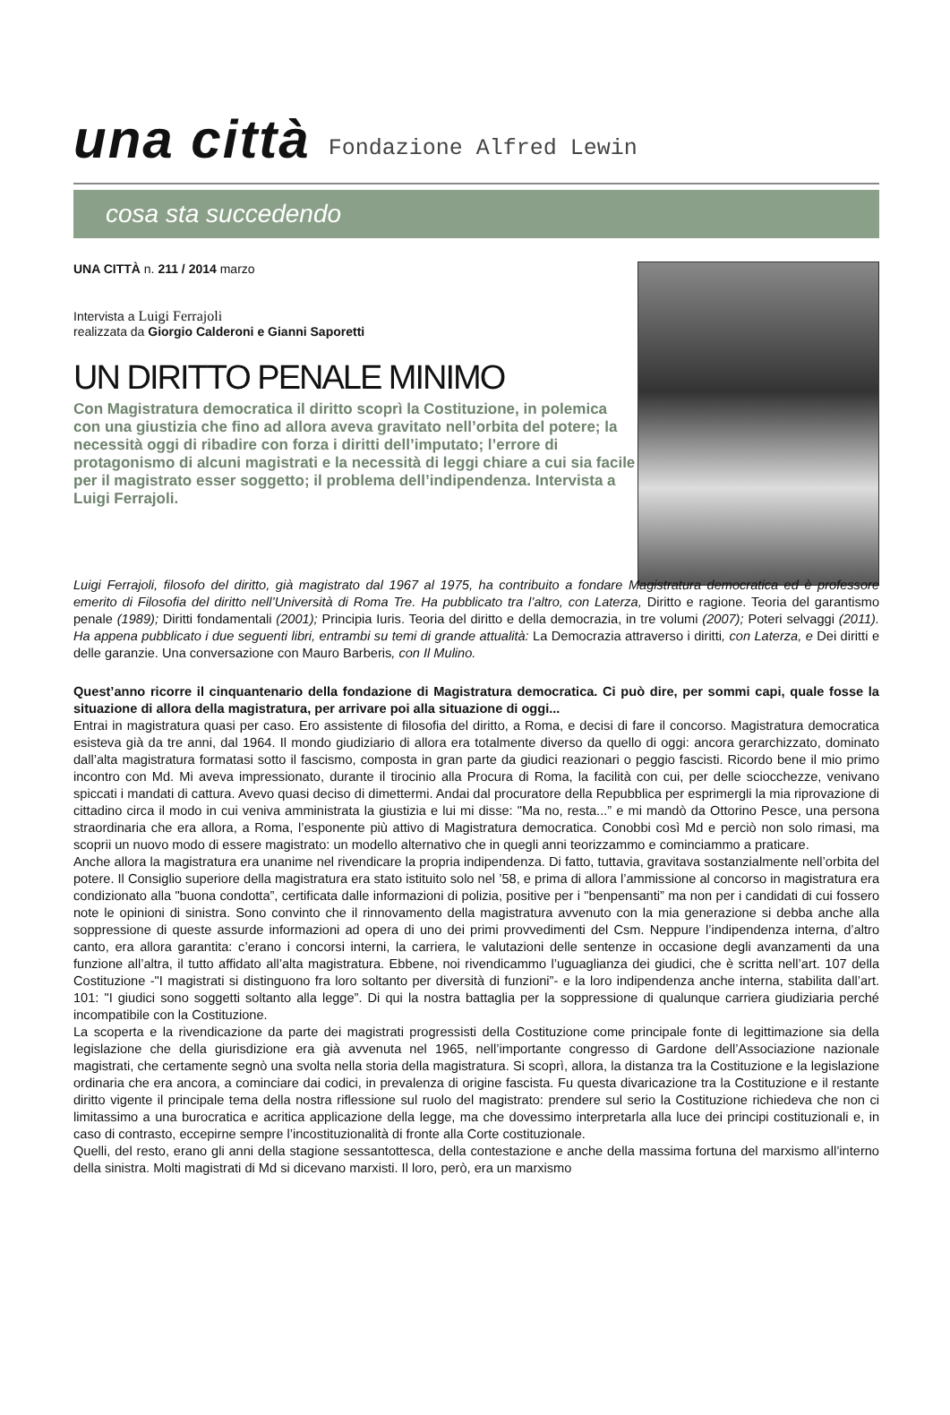una città Fondazione Alfred Lewin
cosa sta succedendo
UNA CITTÀ n. 211 / 2014 marzo
Intervista a Luigi Ferrajoli
realizzata da Giorgio Calderoni e Gianni Saporetti
UN DIRITTO PENALE MINIMO
Con Magistratura democratica il diritto scoprì la Costituzione, in polemica con una giustizia che fino ad allora aveva gravitato nell’orbita del potere; la necessità oggi di ribadire con forza i diritti dell’imputato; l’errore di protagonismo di alcuni magistrati e la necessità di leggi chiare a cui sia facile per il magistrato esser soggetto; il problema dell’indipendenza. Intervista a Luigi Ferrajoli.
Luigi Ferrajoli, filosofo del diritto, già magistrato dal 1967 al 1975, ha contribuito a fondare Magistratura democratica ed è professore emerito di Filosofia del diritto nell’Università di Roma Tre. Ha pubblicato tra l’altro, con Laterza, Diritto e ragione. Teoria del garantismo penale (1989); Diritti fondamentali (2001); Principia Iuris. Teoria del diritto e della democrazia, in tre volumi (2007); Poteri selvaggi (2011). Ha appena pubblicato i due seguenti libri, entrambi su temi di grande attualità: La Democrazia attraverso i diritti, con Laterza, e Dei diritti e delle garanzie. Una conversazione con Mauro Barberis, con Il Mulino.
Quest’anno ricorre il cinquantenario della fondazione di Magistratura democratica. Ci può dire, per sommi capi, quale fosse la situazione di allora della magistratura, per arrivare poi alla situazione di oggi...
Entrai in magistratura quasi per caso. Ero assistente di filosofia del diritto, a Roma, e decisi di fare il concorso. Magistratura democratica esisteva già da tre anni, dal 1964. Il mondo giudiziario di allora era totalmente diverso da quello di oggi: ancora gerarchizzato, dominato dall’alta magistratura formatasi sotto il fascismo, composta in gran parte da giudici reazionari o peggio fascisti. Ricordo bene il mio primo incontro con Md. Mi aveva impressionato, durante il tirocinio alla Procura di Roma, la facilità con cui, per delle sciocchezze, venivano spiccati i mandati di cattura. Avevo quasi deciso di dimettermi. Andai dal procuratore della Repubblica per esprimergli la mia riprovazione di cittadino circa il modo in cui veniva amministrata la giustizia e lui mi disse: "Ma no, resta...” e mi mandò da Ottorino Pesce, una persona straordinaria che era allora, a Roma, l’esponente più attivo di Magistratura democratica. Conobbi così Md e perciò non solo rimasi, ma scoprii un nuovo modo di essere magistrato: un modello alternativo che in quegli anni teorizzammo e cominciammo a praticare.
Anche allora la magistratura era unanime nel rivendicare la propria indipendenza. Di fatto, tuttavia, gravitava sostanzialmente nell’orbita del potere. Il Consiglio superiore della magistratura era stato istituito solo nel ’58, e prima di allora l’ammissione al concorso in magistratura era condizionato alla "buona condotta”, certificata dalle informazioni di polizia, positive per i "benpensanti” ma non per i candidati di cui fossero note le opinioni di sinistra. Sono convinto che il rinnovamento della magistratura avvenuto con la mia generazione si debba anche alla soppressione di queste assurde informazioni ad opera di uno dei primi provvedimenti del Csm. Neppure l’indipendenza interna, d’altro canto, era allora garantita: c’erano i concorsi interni, la carriera, le valutazioni delle sentenze in occasione degli avanzamenti da una funzione all’altra, il tutto affidato all’alta magistratura. Ebbene, noi rivendicammo l’uguaglianza dei giudici, che è scritta nell’art. 107 della Costituzione -"I magistrati si distinguono fra loro soltanto per diversità di funzioni”- e la loro indipendenza anche interna, stabilita dall’art. 101: "I giudici sono soggetti soltanto alla legge”. Di qui la nostra battaglia per la soppressione di qualunque carriera giudiziaria perché incompatibile con la Costituzione.
La scoperta e la rivendicazione da parte dei magistrati progressisti della Costituzione come principale fonte di legittimazione sia della legislazione che della giurisdizione era già avvenuta nel 1965, nell’importante congresso di Gardone dell’Associazione nazionale magistrati, che certamente segnò una svolta nella storia della magistratura. Si scoprì, allora, la distanza tra la Costituzione e la legislazione ordinaria che era ancora, a cominciare dai codici, in prevalenza di origine fascista. Fu questa divaricazione tra la Costituzione e il restante diritto vigente il principale tema della nostra riflessione sul ruolo del magistrato: prendere sul serio la Costituzione richiedeva che non ci limitassimo a una burocratica e acritica applicazione della legge, ma che dovessimo interpretarla alla luce dei principi costituzionali e, in caso di contrasto, eccepirne sempre l’incostituzionalità di fronte alla Corte costituzionale.
Quelli, del resto, erano gli anni della stagione sessantottesca, della contestazione e anche della massima fortuna del marxismo all’interno della sinistra. Molti magistrati di Md si dicevano marxisti. Il loro, però, era un marxismo